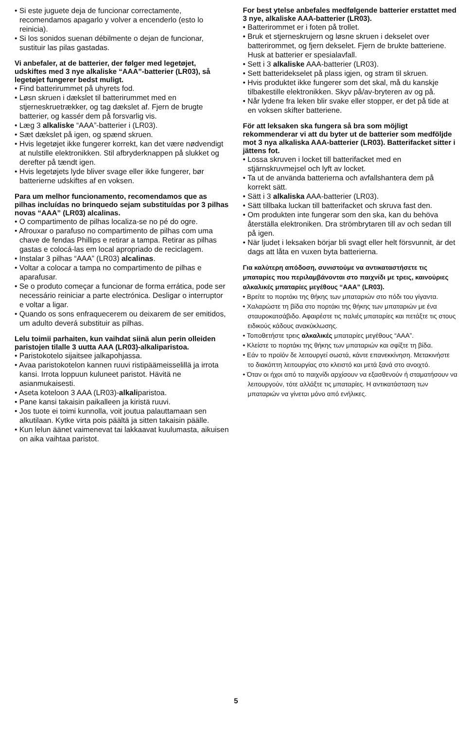• Si este juguete deja de funcionar correctamente, recomendamos apagarlo y volver a encenderlo (esto lo reinicia).
• Si los sonidos suenan débilmente o dejan de funcionar, sustituir las pilas gastadas.
Vi anbefaler, at de batterier, der følger med legetøjet, udskiftes med 3 nye alkaliske “AAA”-batterier (LR03), så legetøjet fungerer bedst muligt.
• Find batterirummet på uhyrets fod.
• Løsn skruen i dækslet til batterirummet med en stjerneskruetrækker, og tag dækslet af. Fjern de brugte batterier, og kassér dem på forsvarlig vis.
• Læg 3 alkaliske “AAA”-batterier i (LR03).
• Sæt dækslet på igen, og spænd skruen.
• Hvis legetøjet ikke fungerer korrekt, kan det være nødvendigt at nulstille elektronikken. Stil afbryderknappen på slukket og derefter på tændt igen.
• Hvis legetøjets lyde bliver svage eller ikke fungerer, bør batterierne udskiftes af en voksen.
Para um melhor funcionamento, recomendamos que as pilhas incluídas no brinquedo sejam substituídas por 3 pilhas novas “AAA” (LR03) alcalinas.
• O compartimento de pilhas localiza-se no pé do ogre.
• Afrouxar o parafuso no compartimento de pilhas com uma chave de fendas Phillips e retirar a tampa. Retirar as pilhas gastas e colocá-las em local apropriado de reciclagem.
• Instalar 3 pilhas “AAA” (LR03) alcalinas.
• Voltar a colocar a tampa no compartimento de pilhas e aparafusar.
• Se o produto começar a funcionar de forma errática, pode ser necessário reiniciar a parte electrónica. Desligar o interruptor e voltar a ligar.
• Quando os sons enfraquecerem ou deixarem de ser emitidos, um adulto deverá substituir as pilhas.
Lelu toimii parhaiten, kun vaihdat siinä alun perin olleiden paristojen tilalle 3 uutta AAA (LR03)-alkaliparistoa.
• Paristokotelo sijaitsee jalkapohjassa.
• Avaa paristokotelon kannen ruuvi ristipäämeisselillä ja irrota kansi. Irrota loppuun kuluneet paristot. Hävitä ne asianmukaisesti.
• Aseta koteloon 3 AAA (LR03)-alkaliparistoa.
• Pane kansi takaisin paikalleen ja kiristä ruuvi.
• Jos tuote ei toimi kunnolla, voit joutua palauttamaan sen alkutilaan. Kytke virta pois päältä ja sitten takaisin päälle.
• Kun lelun äänet vaimenevat tai lakkaavat kuulumasta, aikuisen on aika vaihtaa paristot.
For best ytelse anbefales medfølgende batterier erstattet med 3 nye, alkaliske AAA-batterier (LR03).
• Batterirommet er i foten på trollet.
• Bruk et stjerneskrujern og løsne skruen i dekselet over batterirommet, og fjern dekselet. Fjern de brukte batteriene. Husk at batterier er spesialavfall.
• Sett i 3 alkaliske AAA-batterier (LR03).
• Sett batteridekselet på plass igjen, og stram til skruen.
• Hvis produktet ikke fungerer som det skal, må du kanskje tilbakestille elektronikken. Skyv på/av-bryteren av og på.
• Når lydene fra leken blir svake eller stopper, er det på tide at en voksen skifter batteriene.
För att leksaken ska fungera så bra som möjligt rekommenderar vi att du byter ut de batterier som medföljde mot 3 nya alkaliska AAA-batterier (LR03). Batterifacket sitter i jättens fot.
• Lossa skruven i locket till batterifacket med en stjärnskruvmejsel och lyft av locket.
• Ta ut de använda batterierna och avfallshantera dem på korrekt sätt.
• Sätt i 3 alkaliska AAA-batterier (LR03).
• Sätt tillbaka luckan till batterifacket och skruva fast den.
• Om produkten inte fungerar som den ska, kan du behöva återställa elektroniken. Dra strömbrytaren till av och sedan till på igen.
• När ljudet i leksaken börjar bli svagt eller helt försvunnit, är det dags att låta en vuxen byta batterierna.
Για καλύτερη απόδοση, συνιστούμε να αντικαταστήσετε τις μπαταρίες που περιλαμβάνονται στο παιχνίδι με τρεις, καινούριες αλκαλικές μπαταρίες μεγέθους “AAA” (LR03).
• Βρείτε το πορτάκι της θήκης των μπαταριών στο πόδι του γίγαντα.
• Χαλαρώστε τη βίδα στο πορτάκι της θήκης των μπαταριών με ένα σταυροκατσάβιδο. Αφαιρέστε τις παλιές μπαταρίες και πετάξτε τις στους ειδικούς κάδους ανακύκλωσης.
• Τοποθετήστε τρεις αλκαλικές μπαταρίες μεγέθους “AAA”.
• Κλείστε το πορτάκι της θήκης των μπαταριών και σφίξτε τη βίδα.
• Εάν το προϊόν δε λειτουργεί σωστά, κάντε επανεκκίνηση. Μετακινήστε το διακόπτη λειτουργίας στο κλειστό και μετά ξανά στο ανοιχτό.
• Όταν οι ήχοι από το παιχνίδι αρχίσουν να εξασθενούν ή σταματήσουν να λειτουργούν, τότε αλλάξτε τις μπαταρίες. Η αντικατάσταση των μπαταριών να γίνεται μόνο από ενήλικες.
5